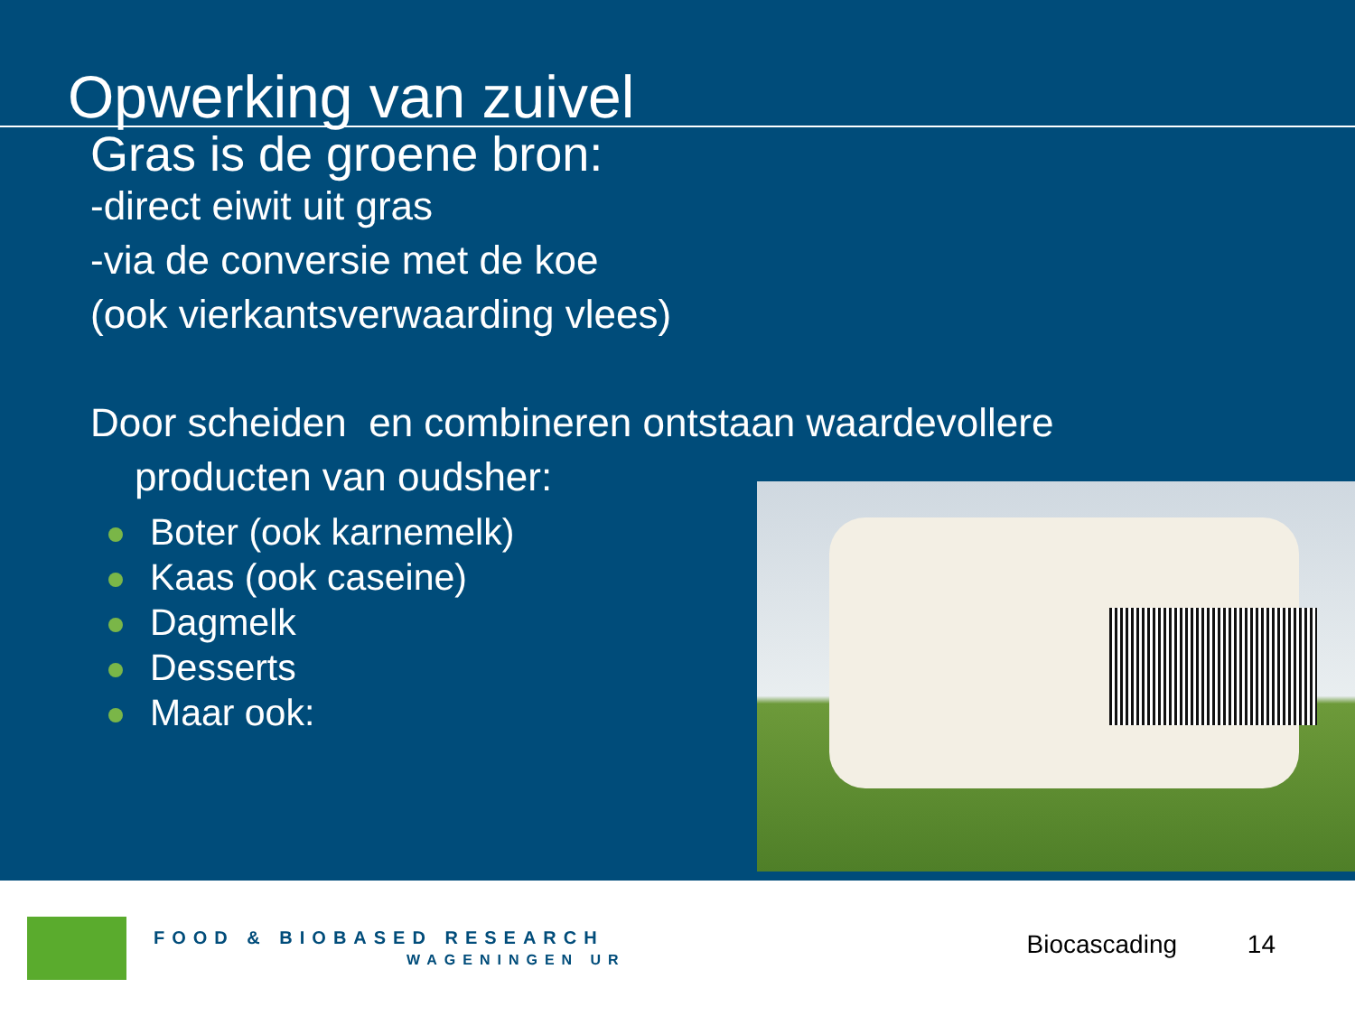Opwerking van zuivel
Gras is de groene bron:
-direct eiwit uit gras
-via de conversie met de koe
(ook vierkantsverwaarding vlees)
Door scheiden en combineren ontstaan waardevollere
producten van oudsher:
Boter (ook karnemelk)
Kaas (ook caseine)
Dagmelk
Desserts
Maar ook:
FOOD & BIOBASED RESEARCH
WAGENINGEN UR
Biocascading 14